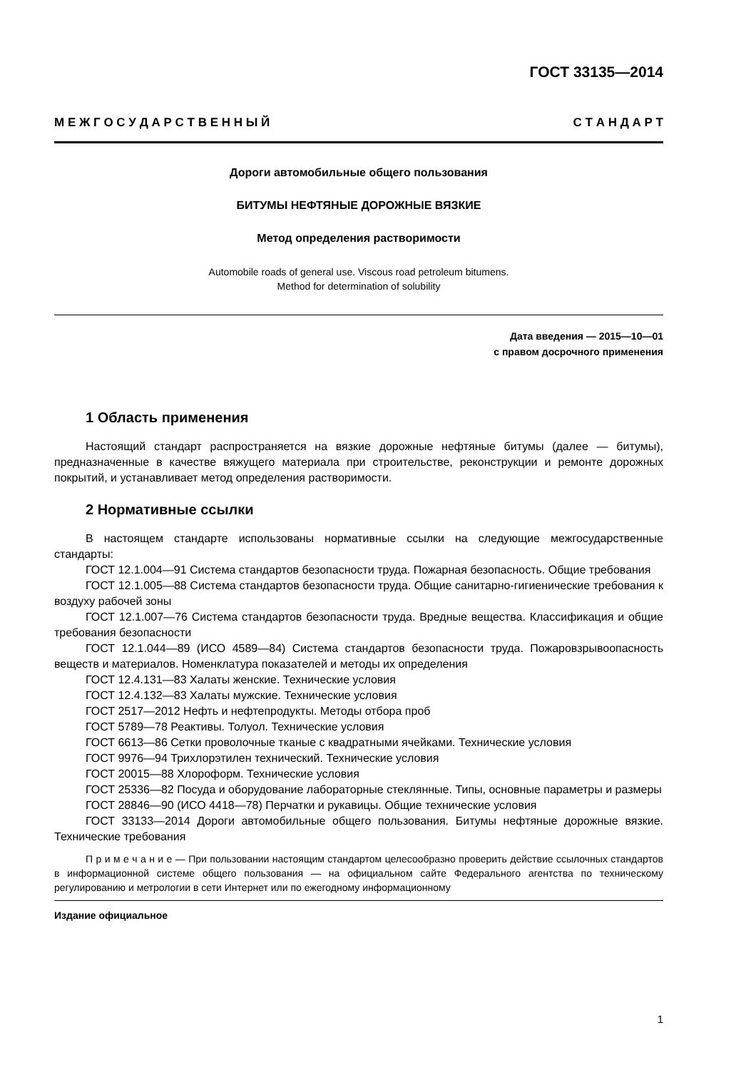ГОСТ 33135—2014
М Е Ж Г О С У Д А Р С Т В Е Н Н Ы Й С Т А Н Д А Р Т
Дороги автомобильные общего пользования
БИТУМЫ НЕФТЯНЫЕ ДОРОЖНЫЕ ВЯЗКИЕ
Метод определения растворимости
Automobile roads of general use. Viscous road petroleum bitumens.
Method for determination of solubility
Дата введения — 2015—10—01
с правом досрочного применения
1 Область применения
Настоящий стандарт распространяется на вязкие дорожные нефтяные битумы (далее — битумы), предназначенные в качестве вяжущего материала при строительстве, реконструкции и ремонте дорожных покрытий, и устанавливает метод определения растворимости.
2 Нормативные ссылки
В настоящем стандарте использованы нормативные ссылки на следующие межгосударственные стандарты:
ГОСТ 12.1.004—91 Система стандартов безопасности труда. Пожарная безопасность. Общие требования
ГОСТ 12.1.005—88 Система стандартов безопасности труда. Общие санитарно-гигиенические требования к воздуху рабочей зоны
ГОСТ 12.1.007—76 Система стандартов безопасности труда. Вредные вещества. Классификация и общие требования безопасности
ГОСТ 12.1.044—89 (ИСО 4589—84) Система стандартов безопасности труда. Пожаровзрывоопасность веществ и материалов. Номенклатура показателей и методы их определения
ГОСТ 12.4.131—83 Халаты женские. Технические условия
ГОСТ 12.4.132—83 Халаты мужские. Технические условия
ГОСТ 2517—2012 Нефть и нефтепродукты. Методы отбора проб
ГОСТ 5789—78 Реактивы. Толуол. Технические условия
ГОСТ 6613—86 Сетки проволочные тканые с квадратными ячейками. Технические условия
ГОСТ 9976—94 Трихлорэтилен технический. Технические условия
ГОСТ 20015—88 Хлороформ. Технические условия
ГОСТ 25336—82 Посуда и оборудование лабораторные стеклянные. Типы, основные параметры и размеры
ГОСТ 28846—90 (ИСО 4418—78) Перчатки и рукавицы. Общие технические условия
ГОСТ 33133—2014 Дороги автомобильные общего пользования. Битумы нефтяные дорожные вязкие. Технические требования
П р и м е ч а н и е — При пользовании настоящим стандартом целесообразно проверить действие ссылочных стандартов в информационной системе общего пользования — на официальном сайте Федерального агентства по техническому регулированию и метрологии в сети Интернет или по ежегодному информационному
Издание официальное
1